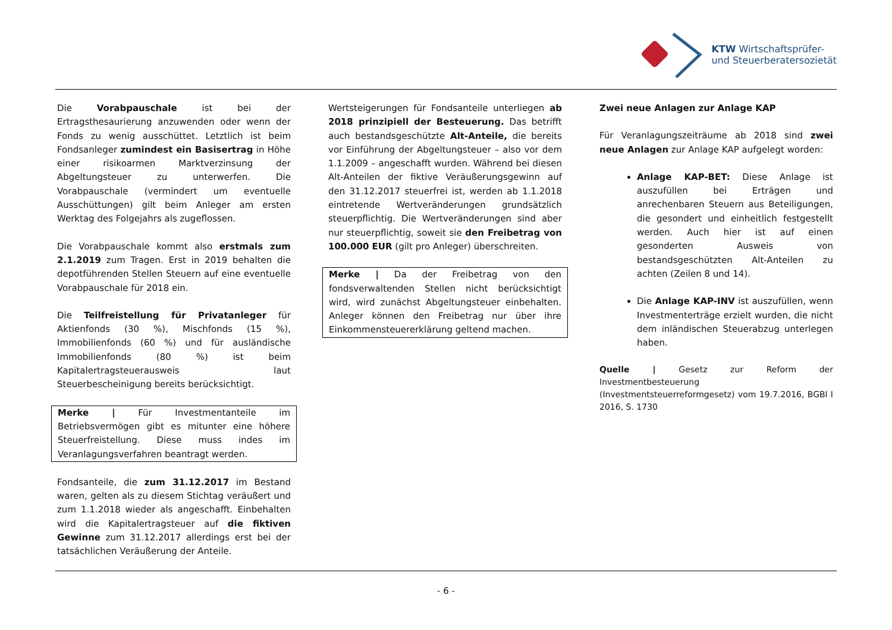KTW Wirtschaftsprüfer-
und Steuerberatersozietät
Die Vorabpauschale ist bei der Ertragsthesaurierung anzuwenden oder wenn der Fonds zu wenig ausschüttet. Letztlich ist beim Fondsanleger zumindest ein Basisertrag in Höhe einer risikoarmen Marktverzinsung der Abgeltungsteuer zu unterwerfen. Die Vorabpauschale (vermindert um eventuelle Ausschüttungen) gilt beim Anleger am ersten Werktag des Folgejahrs als zugeflossen.
Die Vorabpauschale kommt also erstmals zum 2.1.2019 zum Tragen. Erst in 2019 behalten die depotführenden Stellen Steuern auf eine eventuelle Vorabpauschale für 2018 ein.
Die Teilfreistellung für Privatanleger für Aktienfonds (30 %), Mischfonds (15 %), Immobilienfonds (60 %) und für ausländische Immobilienfonds (80 %) ist beim Kapitalertragsteuerausweis laut Steuerbescheinigung bereits berücksichtigt.
Merke | Für Investmentanteile im Betriebsvermögen gibt es mitunter eine höhere Steuerfreistellung. Diese muss indes im Veranlagungsverfahren beantragt werden.
Fondsanteile, die zum 31.12.2017 im Bestand waren, gelten als zu diesem Stichtag veräußert und zum 1.1.2018 wieder als angeschafft. Einbehalten wird die Kapitalertragsteuer auf die fiktiven Gewinne zum 31.12.2017 allerdings erst bei der tatsächlichen Veräußerung der Anteile.
Wertsteigerungen für Fondsanteile unterliegen ab 2018 prinzipiell der Besteuerung. Das betrifft auch bestandsgeschützte Alt-Anteile, die bereits vor Einführung der Abgeltungsteuer – also vor dem 1.1.2009 – angeschafft wurden. Während bei diesen Alt-Anteilen der fiktive Veräußerungsgewinn auf den 31.12.2017 steuerfrei ist, werden ab 1.1.2018 eintretende Wertveränderungen grundsätzlich steuerpflichtig. Die Wertveränderungen sind aber nur steuerpflichtig, soweit sie den Freibetrag von 100.000 EUR (gilt pro Anleger) überschreiten.
Merke | Da der Freibetrag von den fondsverwaltenden Stellen nicht berücksichtigt wird, wird zunächst Abgeltungsteuer einbehalten. Anleger können den Freibetrag nur über ihre Einkommensteuererklärung geltend machen.
Zwei neue Anlagen zur Anlage KAP
Für Veranlagungszeiträume ab 2018 sind zwei neue Anlagen zur Anlage KAP aufgelegt worden:
Anlage KAP-BET: Diese Anlage ist auszufüllen bei Erträgen und anrechenbaren Steuern aus Beteiligungen, die gesondert und einheitlich festgestellt werden. Auch hier ist auf einen gesonderten Ausweis von bestandsgeschützten Alt-Anteilen zu achten (Zeilen 8 und 14).
Die Anlage KAP-INV ist auszufüllen, wenn Investmenterträge erzielt wurden, die nicht dem inländischen Steuerabzug unterlegen haben.
Quelle | Gesetz zur Reform der Investmentbesteuerung (Investmentsteuerreformgesetz) vom 19.7.2016, BGBl I 2016, S. 1730
- 6 -